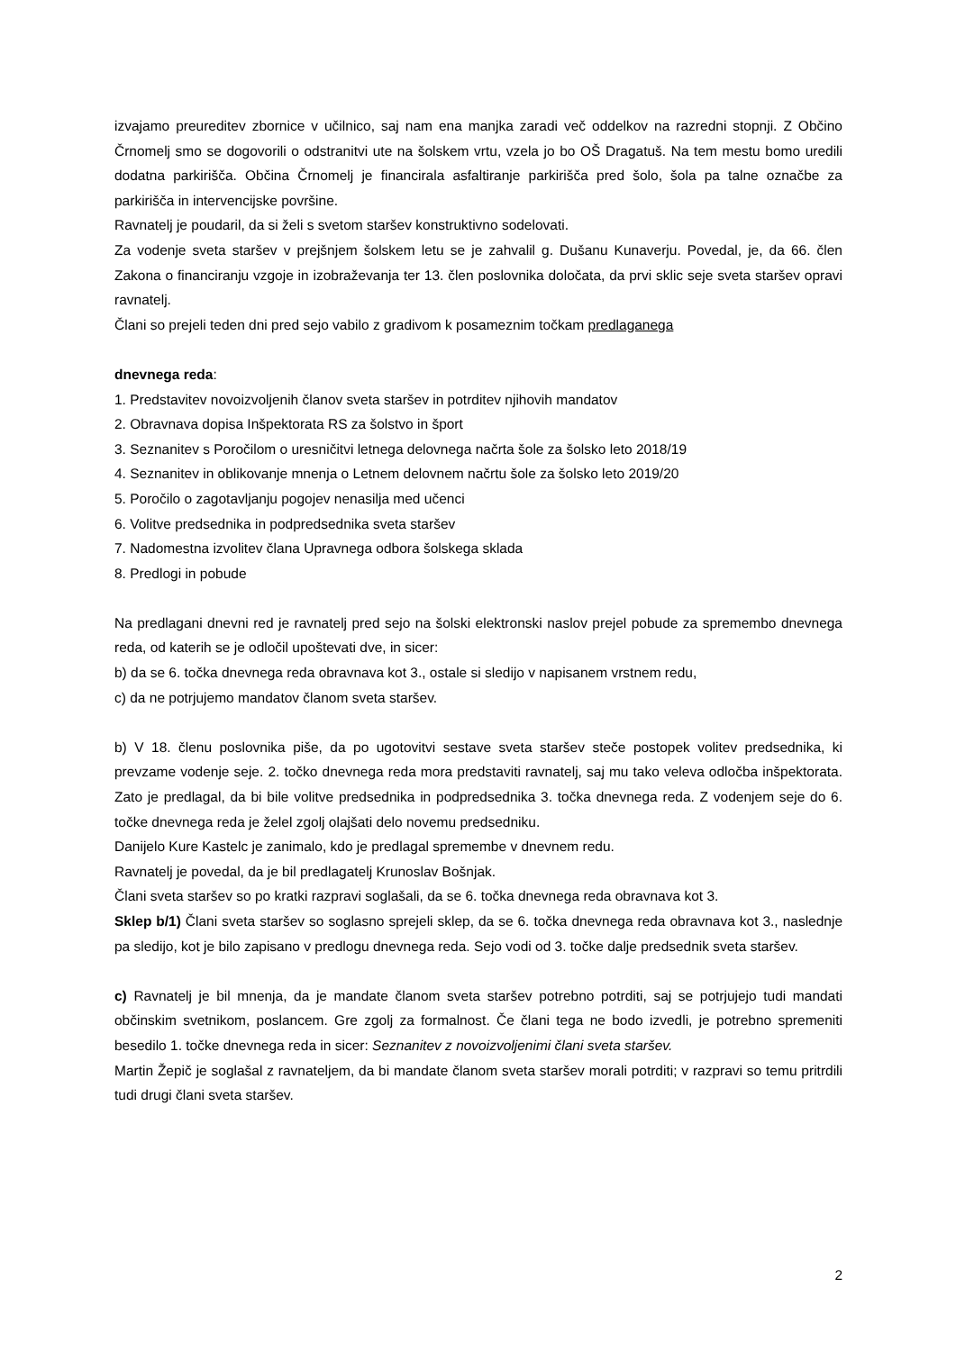izvajamo preureditev zbornice v učilnico, saj nam ena manjka zaradi več oddelkov na razredni stopnji. Z Občino Črnomelj smo se dogovorili o odstranitvi ute na šolskem vrtu, vzela jo bo OŠ Dragatuš. Na tem mestu bomo uredili dodatna parkirišča. Občina Črnomelj je financirala asfaltiranje parkirišča pred šolo, šola pa talne označbe za parkirišča in intervencijske površine.
Ravnatelj je poudaril, da si želi s svetom staršev konstruktivno sodelovati.
Za vodenje sveta staršev v prejšnjem šolskem letu se je zahvalil g. Dušanu Kunaverju. Povedal, je, da 66. člen Zakona o financiranju vzgoje in izobraževanja ter 13. člen poslovnika določata, da prvi sklic seje sveta staršev opravi ravnatelj.
Člani so prejeli teden dni pred sejo vabilo z gradivom k posameznim točkam predlaganega
dnevnega reda:
1. Predstavitev novoizvoljenih članov sveta staršev in potrditev njihovih mandatov
2. Obravnava dopisa Inšpektorata RS za šolstvo in šport
3. Seznanitev s Poročilom o uresničitvi letnega delovnega načrta šole za šolsko leto 2018/19
4. Seznanitev in oblikovanje mnenja o Letnem delovnem načrtu šole za šolsko leto 2019/20
5. Poročilo o zagotavljanju pogojev nenasilja med učenci
6. Volitve predsednika in podpredsednika sveta staršev
7. Nadomestna izvolitev člana Upravnega odbora šolskega sklada
8. Predlogi in pobude
Na predlagani dnevni red je ravnatelj pred sejo na šolski elektronski naslov prejel pobude za spremembo dnevnega reda, od katerih se je odločil upoštevati dve, in sicer:
b) da se 6. točka dnevnega reda obravnava kot 3., ostale si sledijo v napisanem vrstnem redu,
c) da ne potrjujemo mandatov članom sveta staršev.
b) V 18. členu poslovnika piše, da po ugotovitvi sestave sveta staršev steče postopek volitev predsednika, ki prevzame vodenje seje. 2. točko dnevnega reda mora predstaviti ravnatelj, saj mu tako veleva odločba inšpektorata. Zato je predlagal, da bi bile volitve predsednika in podpredsednika 3. točka dnevnega reda. Z vodenjem seje do 6. točke dnevnega reda je želel zgolj olajšati delo novemu predsedniku.
Danijelo Kure Kastelc je zanimalo, kdo je predlagal spremembe v dnevnem redu.
Ravnatelj je povedal, da je bil predlagatelj Krunoslav Bošnjak.
Člani sveta staršev so po kratki razpravi soglašali, da se 6. točka dnevnega reda obravnava kot 3.
Sklep b/1) Člani sveta staršev so soglasno sprejeli sklep, da se 6. točka dnevnega reda obravnava kot 3., naslednje pa sledijo, kot je bilo zapisano v predlogu dnevnega reda. Sejo vodi od 3. točke dalje predsednik sveta staršev.
c) Ravnatelj je bil mnenja, da je mandate članom sveta staršev potrebno potrditi, saj se potrjujejo tudi mandati občinskim svetnikom, poslancem. Gre zgolj za formalnost. Če člani tega ne bodo izvedli, je potrebno spremeniti besedilo 1. točke dnevnega reda in sicer: Seznanitev z novoizvoljenimi člani sveta staršev.
Martin Žepič je soglašal z ravnateljem, da bi mandate članom sveta staršev morali potrditi; v razpravi so temu pritrdili tudi drugi člani sveta staršev.
2